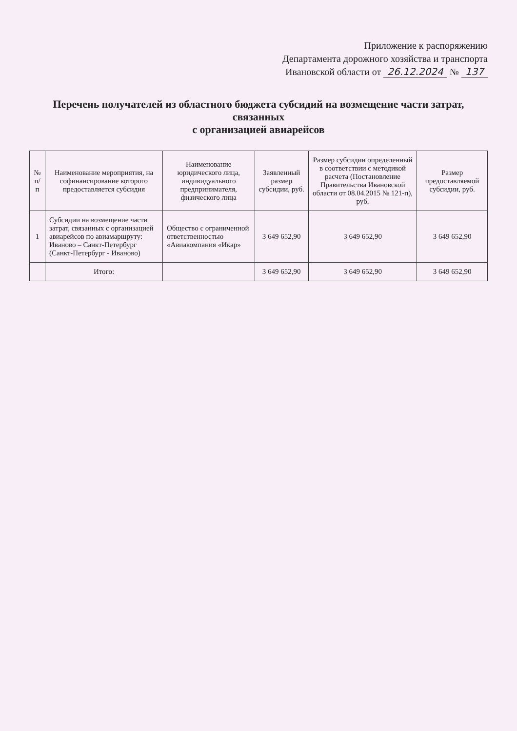Приложение к распоряжению
Департамента дорожного хозяйства и транспорта
Ивановской области от 26.12.2024 № 137
Перечень получателей из областного бюджета субсидий на возмещение части затрат, связанных
с организацией авиарейсов
| № п/п | Наименование мероприятия, на софинансирование которого предоставляется субсидия | Наименование юридического лица, индивидуального предпринимателя, физического лица | Заявленный размер субсидии, руб. | Размер субсидии определенный в соответствии с методикой расчета (Постановление Правительства Ивановской области от 08.04.2015 № 121-п), руб. | Размер предоставляемой субсидии, руб. |
| --- | --- | --- | --- | --- | --- |
| 1 | Субсидии на возмещение части затрат, связанных с организацией авиарейсов по авиамаршруту: Иваново – Санкт-Петербург (Санкт-Петербург - Иваново) | Общество с ограниченной ответственностью «Авиакомпания «Икар» | 3 649 652,90 | 3 649 652,90 | 3 649 652,90 |
| | Итого: | | 3 649 652,90 | 3 649 652,90 | 3 649 652,90 |